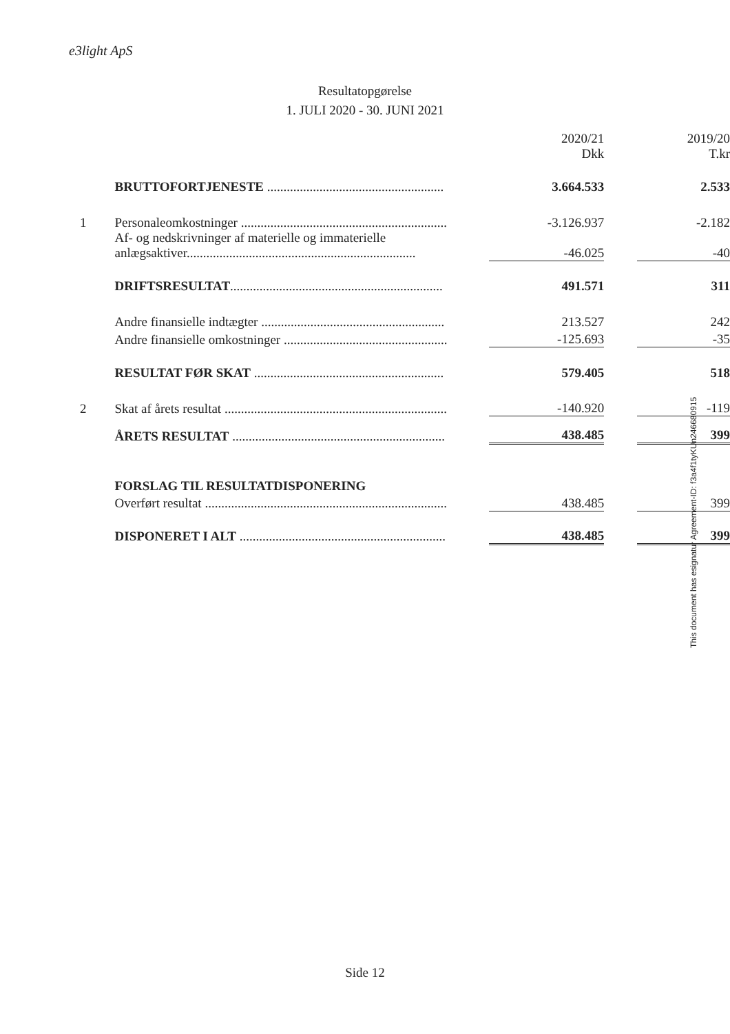e3light ApS
Resultatopgørelse
1. JULI 2020 - 30. JUNI 2021
| | | | 2020/21 Dkk | | 2019/20 T.kr |
| | BRUTTOFORTJENESTE ...................................................... | | 3.664.533 | | 2.533 |
| 1 | Personaleomkostninger ............................................................... | | -3.126.937 | | -2.182 |
| | Af- og nedskrivninger af materielle og immaterielle anlægsaktiver...................................................................... | | -46.025 | | -40 |
| | DRIFTSRESULTAT ................................................................. | | 491.571 | | 311 |
| | Andre finansielle indtægter ........................................................ | | 213.527 | | 242 |
| | Andre finansielle omkostninger .................................................. | | -125.693 | | -35 |
| | RESULTAT FØR SKAT .......................................................... | | 579.405 | | 518 |
| 2 | Skat af årets resultat .................................................................... | | -140.920 | | -119 |
| | ÅRETS RESULTAT ................................................................. | | 438.485 | | 399 |
| | FORSLAG TIL RESULTATDISPONERING | | | | |
| | Overført resultat .......................................................................... | | 438.485 | | 399 |
| | DISPONERET I ALT ............................................................... | | 438.485 | | 399 |
This document has esignatur Agreement-ID: f3a4f1tyKUn246680915
Side 12